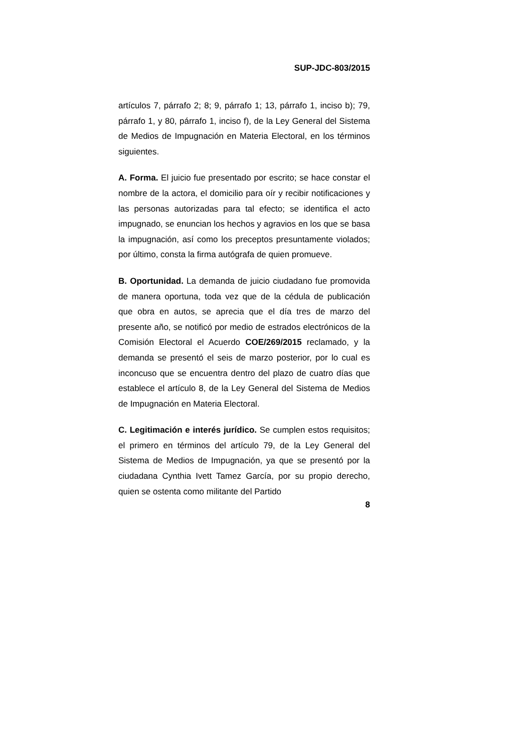SUP-JDC-803/2015
artículos 7, párrafo 2; 8; 9, párrafo 1; 13, párrafo 1, inciso b); 79, párrafo 1, y 80, párrafo 1, inciso f), de la Ley General del Sistema de Medios de Impugnación en Materia Electoral, en los términos siguientes.
A. Forma. El juicio fue presentado por escrito; se hace constar el nombre de la actora, el domicilio para oír y recibir notificaciones y las personas autorizadas para tal efecto; se identifica el acto impugnado, se enuncian los hechos y agravios en los que se basa la impugnación, así como los preceptos presuntamente violados; por último, consta la firma autógrafa de quien promueve.
B. Oportunidad. La demanda de juicio ciudadano fue promovida de manera oportuna, toda vez que de la cédula de publicación que obra en autos, se aprecia que el día tres de marzo del presente año, se notificó por medio de estrados electrónicos de la Comisión Electoral el Acuerdo COE/269/2015 reclamado, y la demanda se presentó el seis de marzo posterior, por lo cual es inconcuso que se encuentra dentro del plazo de cuatro días que establece el artículo 8, de la Ley General del Sistema de Medios de Impugnación en Materia Electoral.
C. Legitimación e interés jurídico. Se cumplen estos requisitos; el primero en términos del artículo 79, de la Ley General del Sistema de Medios de Impugnación, ya que se presentó por la ciudadana Cynthia Ivett Tamez García, por su propio derecho, quien se ostenta como militante del Partido
8